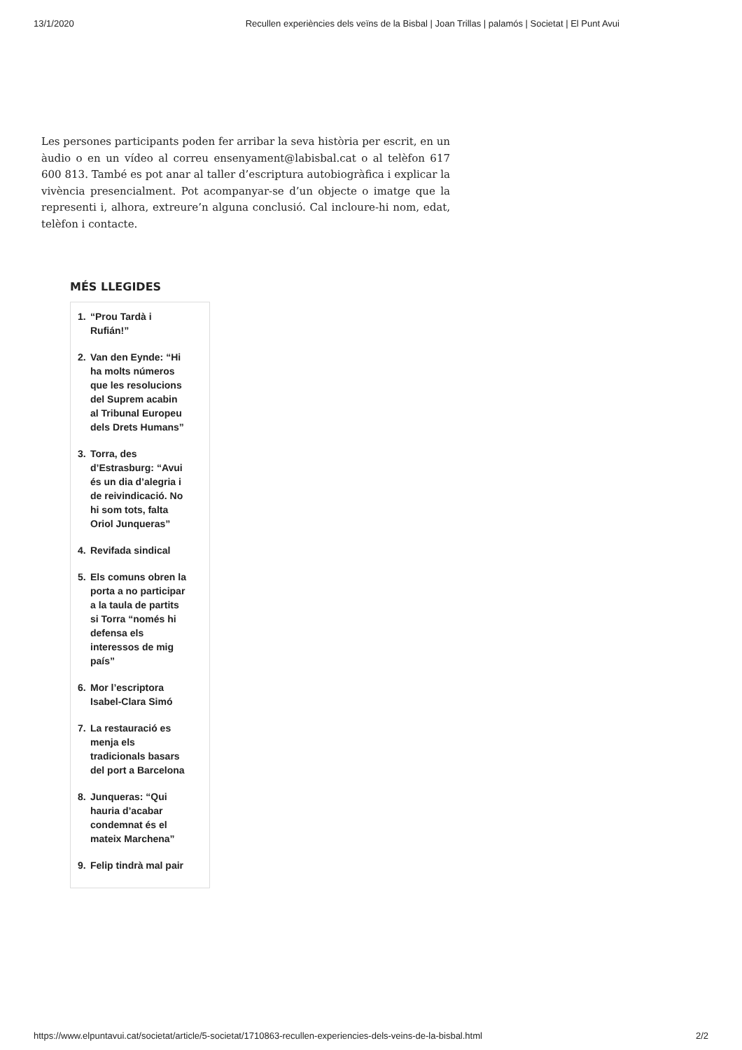13/1/2020 Recullen experiències dels veïns de la Bisbal | Joan Trillas | palamós | Societat | El Punt Avui
Les persones participants poden fer arribar la seva història per escrit, en un àudio o en un vídeo al correu ensenyament@labisbal.cat o al telèfon 617 600 813. També es pot anar al taller d’escriptura autobiogràfica i explicar la vivència presencialment. Pot acompanyar-se d’un objecte o imatge que la representi i, alhora, extreure’n alguna conclusió. Cal incloure-hi nom, edat, telèfon i contacte.
MÉS LLEGIDES
1. “Prou Tardà i Rufián!”
2. Van den Eynde: “Hi ha molts números que les resolucions del Suprem acabin al Tribunal Europeu dels Drets Humans”
3. Torra, des d’Estrasburg: “Avui és un dia d’alegria i de reivindicació. No hi som tots, falta Oriol Junqueras”
4. Revifada sindical
5. Els comuns obren la porta a no participar a la taula de partits si Torra “només hi defensa els interessos de mig país”
6. Mor l’escriptora Isabel-Clara Simó
7. La restauració es menja els tradicionals basars del port a Barcelona
8. Junqueras: “Qui hauria d’acabar condemnat és el mateix Marchena”
9. Felip tindrà mal pair
https://www.elpuntavui.cat/societat/article/5-societat/1710863-recullen-experiencies-dels-veins-de-la-bisbal.html 2/2